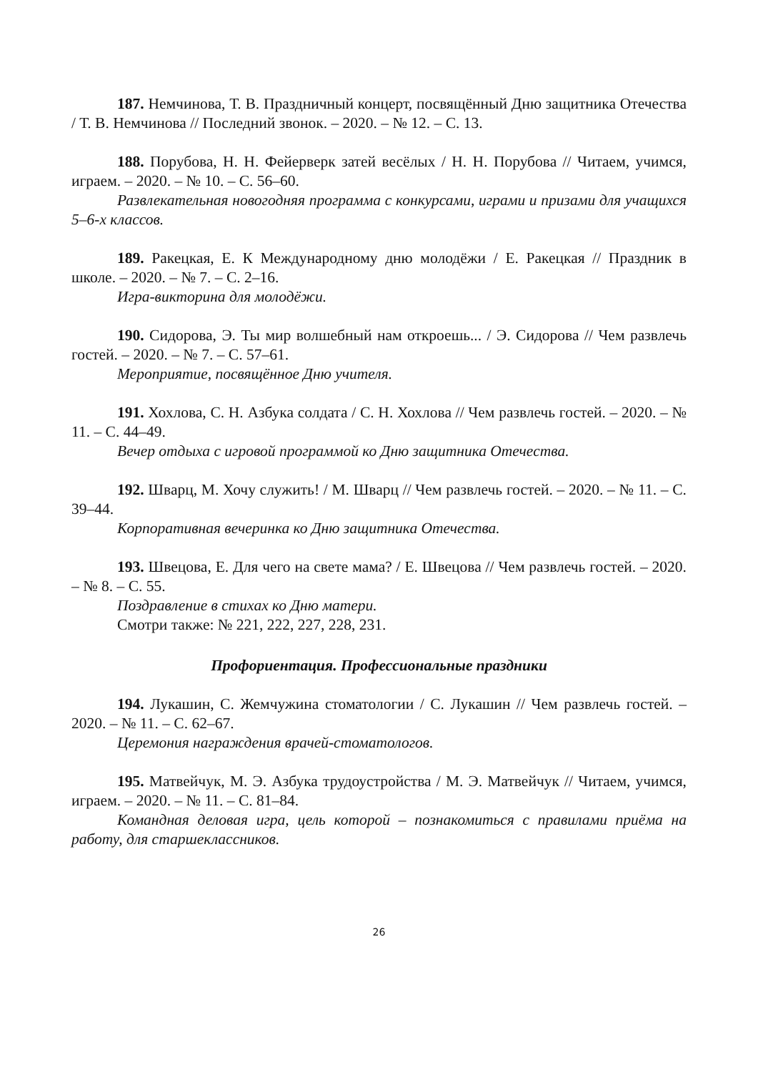187. Немчинова, Т. В. Праздничный концерт, посвящённый Дню защитника Отечества / Т. В. Немчинова // Последний звонок. – 2020. – № 12. – С. 13.
188. Порубова, Н. Н. Фейерверк затей весёлых / Н. Н. Порубова // Читаем, учимся, играем. – 2020. – № 10. – С. 56–60.
Развлекательная новогодняя программа с конкурсами, играми и призами для учащихся 5–6-х классов.
189. Ракецкая, Е. К Международному дню молодёжи / Е. Ракецкая // Праздник в школе. – 2020. – № 7. – С. 2–16.
Игра-викторина для молодёжи.
190. Сидорова, Э. Ты мир волшебный нам откроешь... / Э. Сидорова // Чем развлечь гостей. – 2020. – № 7. – С. 57–61.
Мероприятие, посвящённое Дню учителя.
191. Хохлова, С. Н. Азбука солдата / С. Н. Хохлова // Чем развлечь гостей. – 2020. – № 11. – С. 44–49.
Вечер отдыха с игровой программой ко Дню защитника Отечества.
192. Шварц, М. Хочу служить! / М. Шварц // Чем развлечь гостей. – 2020. – № 11. – С. 39–44.
Корпоративная вечеринка ко Дню защитника Отечества.
193. Швецова, Е. Для чего на свете мама? / Е. Швецова // Чем развлечь гостей. – 2020. – № 8. – С. 55.
Поздравление в стихах ко Дню матери.
Смотри также: № 221, 222, 227, 228, 231.
Профориентация. Профессиональные праздники
194. Лукашин, С. Жемчужина стоматологии / С. Лукашин // Чем развлечь гостей. – 2020. – № 11. – С. 62–67.
Церемония награждения врачей-стоматологов.
195. Матвейчук, М. Э. Азбука трудоустройства / М. Э. Матвейчук // Читаем, учимся, играем. – 2020. – № 11. – С. 81–84.
Командная деловая игра, цель которой – познакомиться с правилами приёма на работу, для старшеклассников.
26